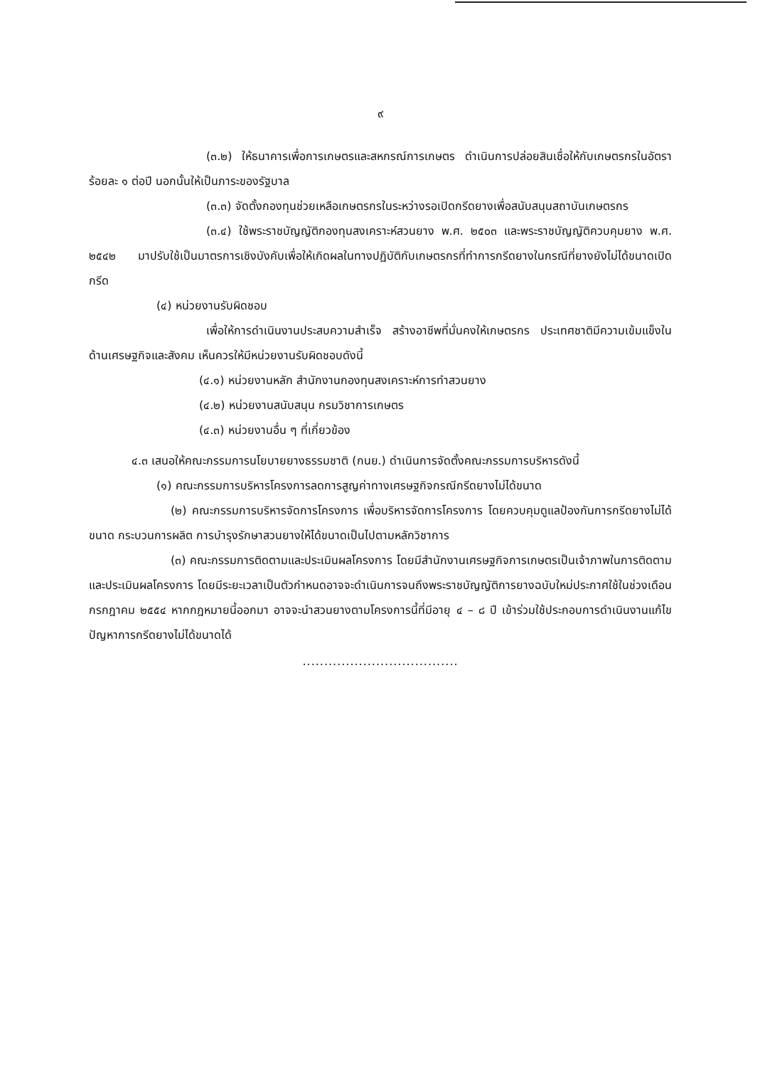๙
(๓.๒) ให้ธนาคารเพื่อการเกษตรและสหกรณ์การเกษตร ดำเนินการปล่อยสินเชื่อให้กับเกษตรกรในอัตราร้อยละ ๑ ต่อปี นอกนั้นให้เป็นภาระของรัฐบาล
(๓.๓) จัดตั้งกองทุนช่วยเหลือเกษตรกรในระหว่างรอเปิดกรีดยางเพื่อสนับสนุนสถาบันเกษตรกร
(๓.๔) ใช้พระราชบัญญัติกองทุนสงเคราะห์สวนยาง พ.ศ. ๒๕๐๓ และพระราชบัญญัติควบคุมยาง พ.ศ. ๒๕๔๒ มาปรับใช้เป็นมาตรการเชิงบังคับเพื่อให้เกิดผลในทางปฏิบัติกับเกษตรกรที่ทำการกรีดยางในกรณีที่ยางยังไม่ได้ขนาดเปิดกรีด
(๔) หน่วยงานรับผิดชอบ
เพื่อให้การดำเนินงานประสบความสำเร็จ สร้างอาชีพที่มั่นคงให้เกษตรกร ประเทศชาติมีความเข้มแข็งในด้านเศรษฐกิจและสังคม เห็นควรให้มีหน่วยงานรับผิดชอบดังนี้
(๔.๑) หน่วยงานหลัก สำนักงานกองทุนสงเคราะห์การทำสวนยาง
(๔.๒) หน่วยงานสนับสนุน กรมวิชาการเกษตร
(๔.๓) หน่วยงานอื่น ๆ ที่เกี่ยวข้อง
๔.๓ เสนอให้คณะกรรมการนโยบายยางธรรมชาติ (กนย.) ดำเนินการจัดตั้งคณะกรรมการบริหารดังนี้
(๑) คณะกรรมการบริหารโครงการลดการสูญค่าทางเศรษฐกิจกรณีกรีดยางไม่ได้ขนาด
(๒) คณะกรรมการบริหารจัดการโครงการ เพื่อบริหารจัดการโครงการ โดยควบคุมดูแลป้องกันการกรีดยางไม่ได้ขนาด กระบวนการผลิต การบำรุงรักษาสวนยางให้ได้ขนาดเป็นไปตามหลักวิชาการ
(๓) คณะกรรมการติดตามและประเมินผลโครงการ โดยมีสำนักงานเศรษฐกิจการเกษตรเป็นเจ้าภาพในการติดตามและประเมินผลโครงการ โดยมีระยะเวลาเป็นตัวกำหนดอาจจะดำเนินการจนถึงพระราชบัญญัติการยางฉบับใหม่ประกาศใช้ในช่วงเดือนกรกฎาคม ๒๕๕๔ หากกฎหมายนี้ออกมา อาจจะนำสวนยางตามโครงการนี้ที่มีอายุ ๔ – ๘ ปี เข้าร่วมใช้ประกอบการดำเนินงานแก้ไขปัญหาการกรีดยางไม่ได้ขนาดได้
....................................